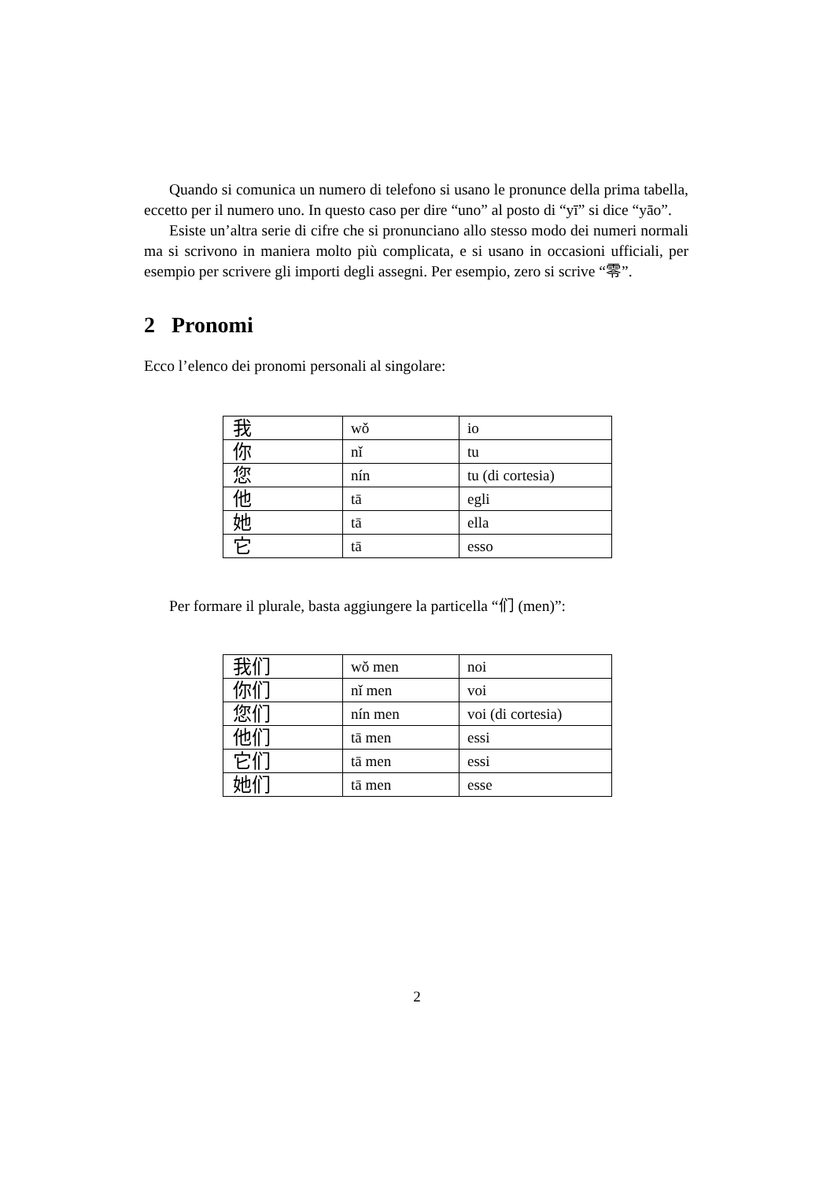Quando si comunica un numero di telefono si usano le pronunce della prima tabella, eccetto per il numero uno. In questo caso per dire “uno” al posto di “yī” si dice “yāo”.
Esiste un’altra serie di cifre che si pronunciano allo stesso modo dei numeri normali ma si scrivono in maniera molto più complicata, e si usano in occasioni ufficiali, per esempio per scrivere gli importi degli assegni. Per esempio, zero si scrive “零”.
2 Pronomi
Ecco l’elenco dei pronomi personali al singolare:
| 我 | wǒ | io |
| 你 | nǐ | tu |
| 您 | nín | tu (di cortesia) |
| 他 | tā | egli |
| 她 | tā | ella |
| 它 | tā | esso |
Per formare il plurale, basta aggiungere la particella “们 (men)”:
| 我们 | wǒ men | noi |
| 你们 | nǐ men | voi |
| 您们 | nín men | voi (di cortesia) |
| 他们 | tā men | essi |
| 它们 | tā men | essi |
| 她们 | tā men | esse |
2